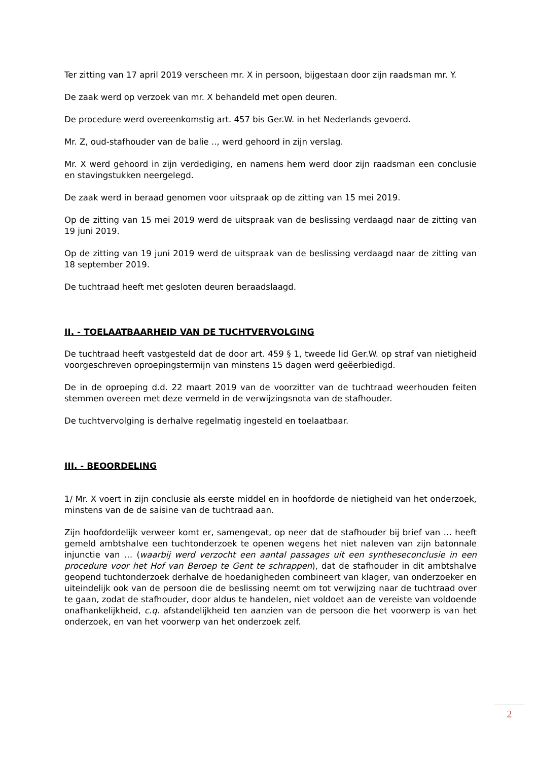Ter zitting van 17 april 2019 verscheen mr. X in persoon, bijgestaan door zijn raadsman mr. Y.
De zaak werd op verzoek van mr. X behandeld met open deuren.
De procedure werd overeenkomstig art. 457 bis Ger.W. in het Nederlands gevoerd.
Mr. Z, oud-stafhouder van de balie .., werd gehoord in zijn verslag.
Mr. X werd gehoord in zijn verdediging, en namens hem werd door zijn raadsman een conclusie en stavingstukken neergelegd.
De zaak werd in beraad genomen voor uitspraak op de zitting van 15 mei 2019.
Op de zitting van 15 mei 2019 werd de uitspraak van de beslissing verdaagd naar de zitting van 19 juni 2019.
Op de zitting van 19 juni 2019 werd de uitspraak van de beslissing verdaagd naar de zitting van 18 september 2019.
De tuchtraad heeft met gesloten deuren beraadslaagd.
II. - TOELAATBAARHEID VAN DE TUCHTVERVOLGING
De tuchtraad heeft vastgesteld dat de door art. 459 § 1, tweede lid Ger.W. op straf van nietigheid voorgeschreven oproepingstermijn van minstens 15 dagen werd geëerbiedigd.
De in de oproeping d.d. 22 maart 2019 van de voorzitter van de tuchtraad weerhouden feiten stemmen overeen met deze vermeld in de verwijzingsnota van de stafhouder.
De tuchtvervolging is derhalve regelmatig ingesteld en toelaatbaar.
III. - BEOORDELING
1/ Mr. X voert in zijn conclusie als eerste middel en in hoofdorde de nietigheid van het onderzoek, minstens van de de saisine van de tuchtraad aan.
Zijn hoofdordelijk verweer komt er, samengevat, op neer dat de stafhouder bij brief van … heeft gemeld ambtshalve een tuchtonderzoek te openen wegens het niet naleven van zijn batonnale injunctie van … (waarbij werd verzocht een aantal passages uit een syntheseconclusie in een procedure voor het Hof van Beroep te Gent te schrappen), dat de stafhouder in dit ambtshalve geopend tuchtonderzoek derhalve de hoedanigheden combineert van klager, van onderzoeker en uiteindelijk ook van de persoon die de beslissing neemt om tot verwijzing naar de tuchtraad over te gaan, zodat de stafhouder, door aldus te handelen, niet voldoet aan de vereiste van voldoende onafhankelijkheid, c.q. afstandelijkheid ten aanzien van de persoon die het voorwerp is van het onderzoek, en van het voorwerp van het onderzoek zelf.
2